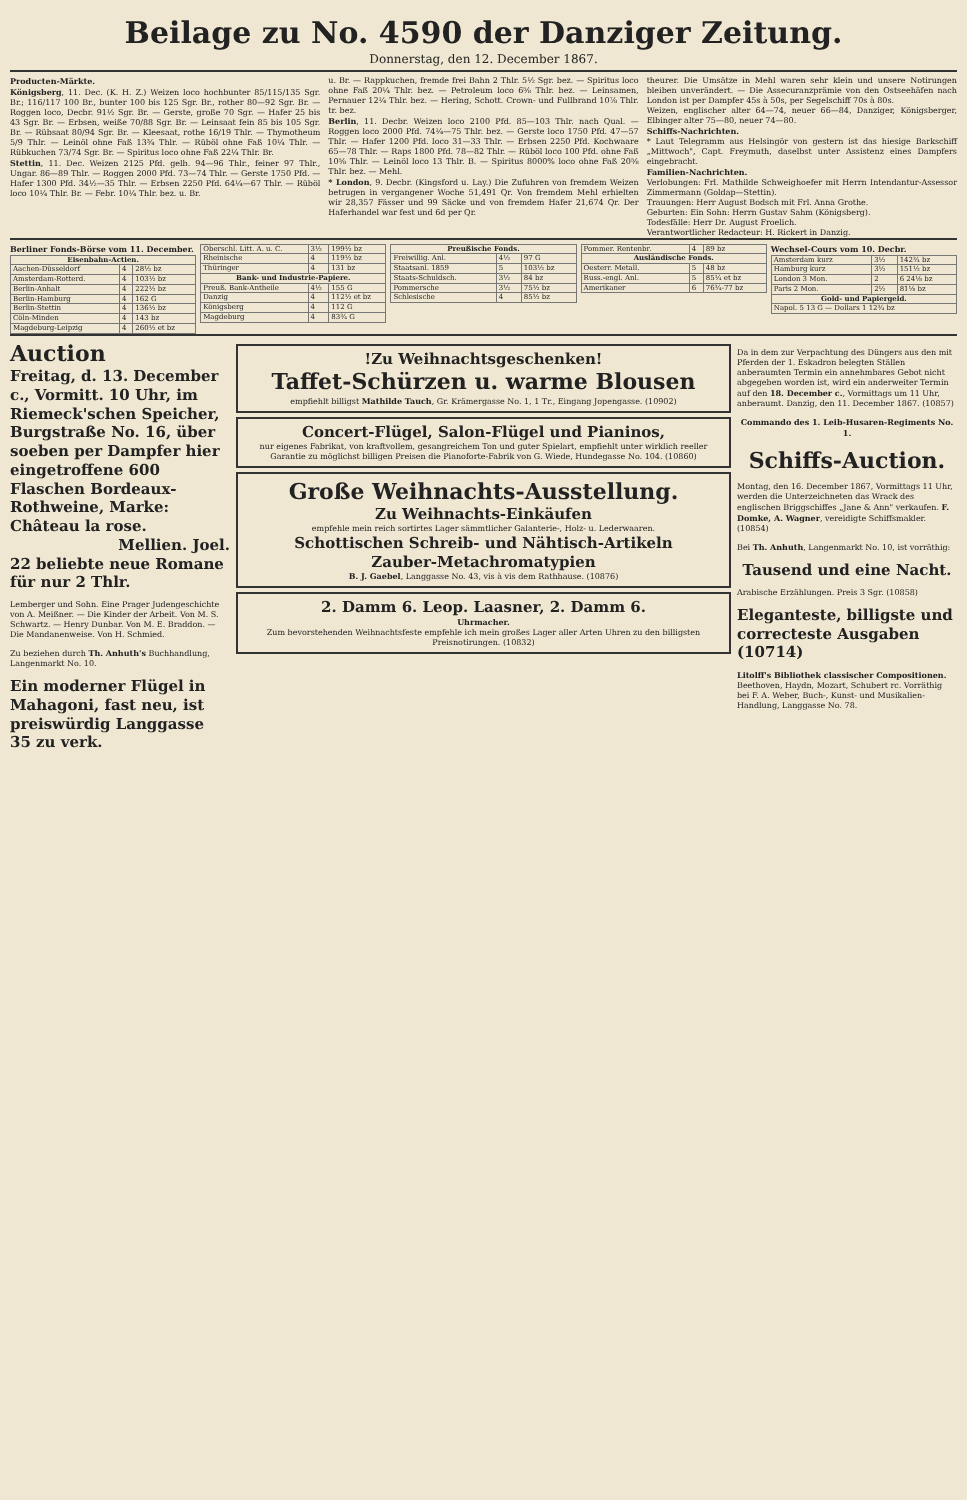Beilage zu No. 4590 der Danziger Zeitung.
Donnerstag, den 12. December 1867.
Producten-Märkte.
Königsberg, 11. Dec. (K. H. Z.) Weizen loco hochbunter 85/115/135 Sgr. Br.; 116/117 100 Br., bunter 100 bis 125 Sgr. Br., rother 80—92 Sgr. Br. — Roggen loco, Decbr. 91½ Sgr. Br. — Gerste, große 70 Sgr. — Hafer 25 bis 43 Sgr. Br. — Erbsen, weiße 70/88 Sgr. Br. — Leinsaat fein 85 bis 105 Sgr. Br. — Rübsaat 80/94 Sgr. Br. — Kleesaat, rothe 16/19 Thlr. — Thymotheum 5/9 Thlr. — Leinöl ohne Faß 13¾ Thlr. — Rüböl ohne Faß 10¼ Thlr. — Rübkuchen 73/74 Sgr. Br. — Spiritus loco ohne Faß 22¼ Thlr. Br.
Stettin, 11. Dec. Weizen 2125 Pfd. gelb. 94—96 Thlr., feiner 97 Thlr., Ungar. 86—89 Thlr. — Roggen 2000 Pfd. 73—74 Thlr. — Gerste 1750 Pfd. — Hafer 1300 Pfd. 34½—35 Thlr. — Erbsen 2250 Pfd. 64¼—67 Thlr. — Rüböl loco 10¼ Thlr. Br. — Febr. 10¼ Thlr. bez. u. Br.
u. Br. — Rappkuchen, fremde frei Bahn 2 Thlr. 5½ Sgr. bez. — Spiritus loco ohne Faß 20¼ Thlr. bez. — Petroleum loco 6⅝ Thlr. bez. — Leinsamen, Pernauer 12¼ Thlr. bez. — Hering, Schott. Crown- und Fullbrand 10⅞ Thlr. tr. bez.
Berlin, 11. Decbr. Weizen loco 2100 Pfd. 85—103 Thlr. nach Qual. — Roggen loco 2000 Pfd. 74¼—75 Thlr. bez. — Gerste loco 1750 Pfd. 47—57 Thlr. — Hafer 1200 Pfd. loco 31—33 Thlr. — Erbsen 2250 Pfd. Kochwaare 65—78 Thlr. — Raps 1800 Pfd. 78—82 Thlr. — Rüböl loco 100 Pfd. ohne Faß 10⅝ Thlr. — Leinöl loco 13 Thlr. B. — Spiritus 8000% loco ohne Faß 20⅝ Thlr. bez. — Mehl.
* London, 9. Decbr. (Kingsford u. Lay.) Die Zufuhren von fremdem Weizen betrugen in vergangener Woche 51,491 Qr. Von fremdem Mehl erhielten wir 28,357 Fässer und 99 Säcke und von fremdem Hafer 21,674 Qr. Der Haferhandel war fest und 6d per Qr.
theurer. Die Umsätze in Mehl waren sehr klein und unsere Notirungen bleiben unverändert. — Die Assecuranzprämie von den Ostseehäfen nach London ist per Dampfer 45s à 50s, per Segelschiff 70s à 80s.
Weizen, englischer alter 64—74, neuer 66—84, Danziger, Königsberger, Elbinger alter 75—80, neuer 74—80.
Schiffs-Nachrichten.
* Laut Telegramm aus Helsingör von gestern ist das hiesige Barkschiff „Mittwoch", Capt. Freymuth, daselbst unter Assistenz eines Dampfers eingebracht.
Familien-Nachrichten.
Verlobungen: Frl. Mathilde Schweighoefer mit Herrn Intendantur-Assessor Zimmermann (Goldap—Stettin).
Trauungen: Herr August Bodsch mit Frl. Anna Grothe.
Geburten: Ein Sohn: Herrn Gustav Sahm (Königsberg).
Todesfälle: Herr Dr. August Froelich.
Verantwortlicher Redacteur: H. Rickert in Danzig.
Berliner Fonds-Börse vom 11. December.
| Eisenbahn-Actien. | | |
| --- | --- | --- |
| Aachen-Düsseldorf | 4 | 28½ bz |
| Amsterdam-Rotterd. | 4 | 103½ bz |
| Berlin-Anhalt | 4 | 222½ bz |
| Berlin-Hamburg | 4 | 162 G |
| Berlin-Stettin | 4 | 136½ bz |
| Cöln-Minden | 4 | 143 bz |
| Magdeburg-Leipzig | 4 | 260½ et bz |
| Oberschl. Litt. A. u. C. | 3½ | 199½ bz |
| Rheinische | 4 | 119½ bz |
| Thüringer | 4 | 131 bz |
| Bank- und Industrie-Papiere. | | |
| Preuß. Bank-Antheile | 4½ | 155 G |
| Danzig | 4 | 112½ et bz |
| Königsberg | 4 | 112 G |
| Magdeburg | 4 | 83¾ G |
| Preußische Fonds. | | |
| --- | --- | --- |
| Freiwillig. Anl. | 4½ | 97 G |
| Staatsanl. 1859 | 5 | 103½ bz |
| Staats-Schuldsch. | 3½ | 84 bz |
| Pommersche | 3½ | 75½ bz |
| Schlesische | 4 | 85½ bz |
| Pommer. Rentenbr. | 4 | 89 bz |
| Ausländische Fonds. | | |
| Oesterr. Metall. | 5 | 48 bz |
| Russ.-engl. Anl. | 5 | 85¼ et bz |
| Amerikaner | 6 | 76¾-77 bz |
Wechsel-Cours vom 10. Decbr.
| Amsterdam kurz | 3½ | 142¾ bz |
| Hamburg kurz | 3½ | 151½ bz |
| London 3 Mon. | 2 | 6 24⅛ bz |
| Paris 2 Mon. | 2½ | 81⅛ bz |
| Gold- und Papiergeld. | | |
| Napol. 5 13 G — Dollars 1 12¾ bz | | |
Auction
Freitag, d. 13. December c., Vormitt. 10 Uhr, im Riemeck'schen Speicher, Burgstraße No. 16, über soeben per Dampfer hier eingetroffene 600 Flaschen Bordeaux-Rothweine, Marke: Château la rose.
Mellien. Joel.
22 beliebte neue Romane für nur 2 Thlr.
Lemberger und Sohn. Eine Prager Judengeschichte von A. Meißner. — Die Kinder der Arbeit. Von M. S. Schwartz. — Henry Dunbar. Von M. E. Braddon. — Die Mandanenweise. Von H. Schmied.
Zu beziehen durch Th. Anhuth's Buchhandlung, Langenmarkt No. 10.
Ein moderner Flügel in Mahagoni, fast neu, ist preiswürdig Langgasse 35 zu verk.
!Zu Weihnachtsgeschenken!
Taffet-Schürzen u. warme Blousen
empfiehlt billigst Mathilde Tauch, Gr. Krämergasse No. 1, 1 Tr., Eingang Jopengasse. (10902)
Concert-Flügel, Salon-Flügel und Pianinos,
nur eigenes Fabrikat, von kraftvollem, gesangreichem Ton und guter Spielart, empfiehlt unter wirklich reeller Garantie zu möglichst billigen Preisen die Pianoforte-Fabrik von G. Wiede, Hundegasse No. 104. (10860)
Große Weihnachts-Ausstellung.
Zu Weihnachts-Einkäufen
empfehle mein reich sortirtes Lager sämmtlicher Galanterie-, Holz- u. Lederwaaren.
Schottischen Schreib- und Nähtisch-Artikeln
Zauber-Metachromatypien
B. J. Gaebel, Langgasse No. 43, vis à vis dem Rathhause. (10876)
2. Damm 6. Leop. Laasner, 2. Damm 6.
Uhrmacher.
Zum bevorstehenden Weihnachtsfeste empfehle ich mein großes Lager aller Arten Uhren zu den billigsten Preisnotirungen. (10832)
Da in dem zur Verpachtung des Düngers aus den mit Pferden der 1. Eskadron belegten Ställen anberaumten Termin ein annehmbares Gebot nicht abgegeben worden ist, wird ein anderweiter Termin auf den 18. December c., Vormittags um 11 Uhr, anberaumt. Danzig, den 11. December 1867. (10857)
Commando des 1. Leib-Husaren-Regiments No. 1.
Schiffs-Auction.
Montag, den 16. December 1867, Vormittags 11 Uhr, werden die Unterzeichneten das Wrack des englischen Briggschiffes „Jane & Ann" verkaufen. F. Domke, A. Wagner, vereidigte Schiffsmakler. (10854)
Bei Th. Anhuth, Langenmarkt No. 10, ist vorräthig:
Tausend und eine Nacht.
Arabische Erzählungen. Preis 3 Sgr. (10858)
Eleganteste, billigste und correcteste Ausgaben (10714)
Litolff's Bibliothek classischer Compositionen. Beethoven, Haydn, Mozart, Schubert rc. Vorräthig bei F. A. Weber, Buch-, Kunst- und Musikalien-Handlung, Langgasse No. 78.